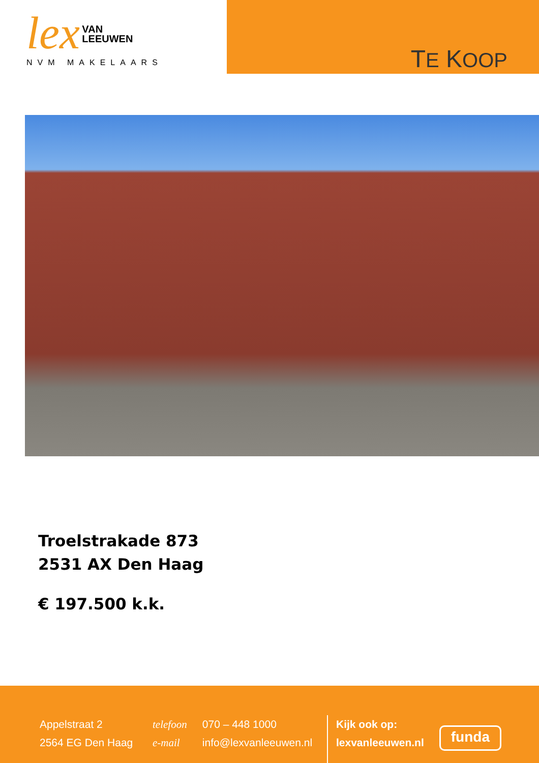lex VAN
LEEUWEN
NVM MAKELAARS
TE KOOP
Troelstrakade 873
2531 AX Den Haag
€ 197.500 k.k.
Appelstraat 2
2564 EG Den Haag
telefoon 070 – 448 1000
e-mail info@lexvanleeuwen.nl
Kijk ook op:
lexvanleeuwen.nl
funda